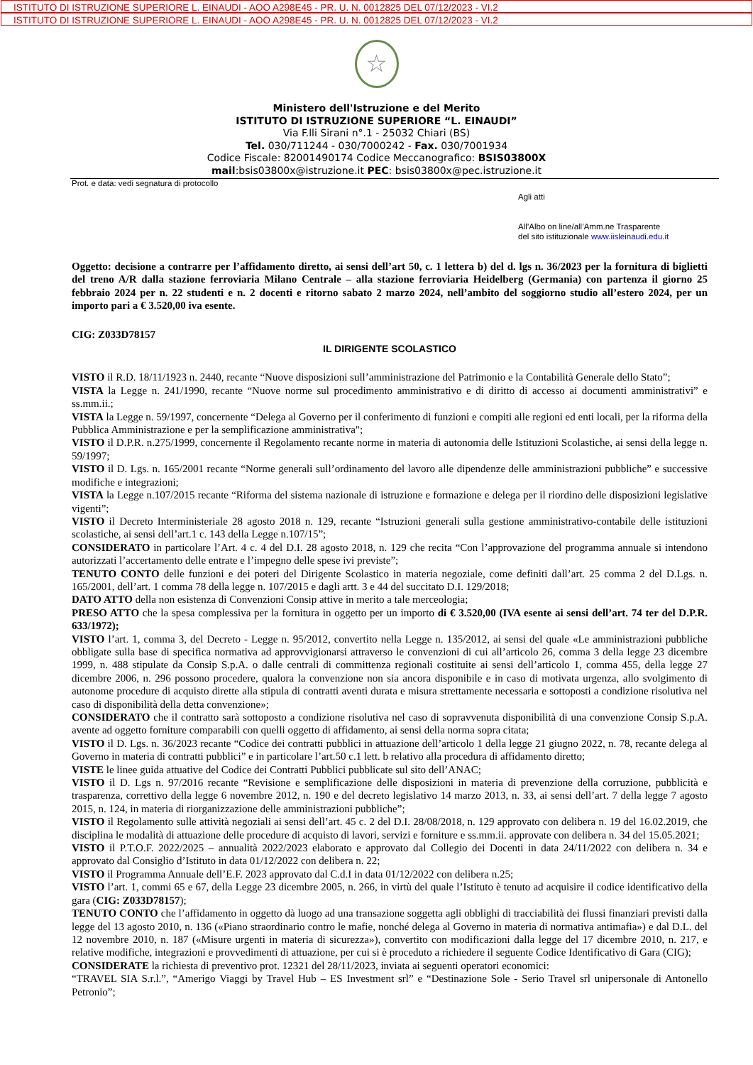ISTITUTO DI ISTRUZIONE SUPERIORE L. EINAUDI - AOO A298E45 - PR. U. N. 0012825 DEL 07/12/2023 - VI.2
ISTITUTO DI ISTRUZIONE SUPERIORE L. EINAUDI - AOO A298E45 - PR. U. N. 0012825 DEL 07/12/2023 - VI.2
☆
Ministero dell'Istruzione e del Merito
ISTITUTO DI ISTRUZIONE SUPERIORE “L. EINAUDI”
Via F.lli Sirani n°.1 - 25032 Chiari (BS)
Tel. 030/711244 - 030/7000242 - Fax. 030/7001934
Codice Fiscale: 82001490174 Codice Meccanografico: BSIS03800X
mail:bsis03800x@istruzione.it PEC: bsis03800x@pec.istruzione.it
Prot. e data: vedi segnatura di protocollo
Agli atti
All’Albo on line/all’Amm.ne Trasparente
del sito istituzionale www.iisleinaudi.edu.it
Oggetto: decisione a contrarre per l’affidamento diretto, ai sensi dell’art 50, c. 1 lettera b) del d. lgs n. 36/2023 per la fornitura di biglietti del treno A/R dalla stazione ferroviaria Milano Centrale – alla stazione ferroviaria Heidelberg (Germania) con partenza il giorno 25 febbraio 2024 per n. 22 studenti e n. 2 docenti e ritorno sabato 2 marzo 2024, nell’ambito del soggiorno studio all’estero 2024, per un importo pari a € 3.520,00 iva esente.
CIG: Z033D78157
IL DIRIGENTE SCOLASTICO
VISTO il R.D. 18/11/1923 n. 2440, recante “Nuove disposizioni sull’amministrazione del Patrimonio e la Contabilità Generale dello Stato”;
VISTA la Legge n. 241/1990, recante “Nuove norme sul procedimento amministrativo e di diritto di accesso ai documenti amministrativi” e ss.mm.ii.;
VISTA la Legge n. 59/1997, concernente “Delega al Governo per il conferimento di funzioni e compiti alle regioni ed enti locali, per la riforma della Pubblica Amministrazione e per la semplificazione amministrativa";
VISTO il D.P.R. n.275/1999, concernente il Regolamento recante norme in materia di autonomia delle Istituzioni Scolastiche, ai sensi della legge n. 59/1997;
VISTO il D. Lgs. n. 165/2001 recante “Norme generali sull’ordinamento del lavoro alle dipendenze delle amministrazioni pubbliche” e successive modifiche e integrazioni;
VISTA la Legge n.107/2015 recante “Riforma del sistema nazionale di istruzione e formazione e delega per il riordino delle disposizioni legislative vigenti”;
VISTO il Decreto Interministeriale 28 agosto 2018 n. 129, recante “Istruzioni generali sulla gestione amministrativo-contabile delle istituzioni scolastiche, ai sensi dell’art.1 c. 143 della Legge n.107/15”;
CONSIDERATO in particolare l’Art. 4 c. 4 del D.I. 28 agosto 2018, n. 129 che recita “Con l’approvazione del programma annuale si intendono autorizzati l’accertamento delle entrate e l’impegno delle spese ivi previste”;
TENUTO CONTO delle funzioni e dei poteri del Dirigente Scolastico in materia negoziale, come definiti dall’art. 25 comma 2 del D.Lgs. n. 165/2001, dell’art. 1 comma 78 della legge n. 107/2015 e dagli artt. 3 e 44 del succitato D.I. 129/2018;
DATO ATTO della non esistenza di Convenzioni Consip attive in merito a tale merceologia;
PRESO ATTO che la spesa complessiva per la fornitura in oggetto per un importo di € 3.520,00 (IVA esente ai sensi dell’art. 74 ter del D.P.R. 633/1972);
VISTO l’art. 1, comma 3, del Decreto - Legge n. 95/2012, convertito nella Legge n. 135/2012, ai sensi del quale «Le amministrazioni pubbliche obbligate sulla base di specifica normativa ad approvvigionarsi attraverso le convenzioni di cui all’articolo 26, comma 3 della legge 23 dicembre 1999, n. 488 stipulate da Consip S.p.A. o dalle centrali di committenza regionali costituite ai sensi dell’articolo 1, comma 455, della legge 27 dicembre 2006, n. 296 possono procedere, qualora la convenzione non sia ancora disponibile e in caso di motivata urgenza, allo svolgimento di autonome procedure di acquisto dirette alla stipula di contratti aventi durata e misura strettamente necessaria e sottoposti a condizione risolutiva nel caso di disponibilità della detta convenzione»;
CONSIDERATO che il contratto sarà sottoposto a condizione risolutiva nel caso di sopravvenuta disponibilità di una convenzione Consip S.p.A. avente ad oggetto forniture comparabili con quelli oggetto di affidamento, ai sensi della norma sopra citata;
VISTO il D. Lgs. n. 36/2023 recante “Codice dei contratti pubblici in attuazione dell’articolo 1 della legge 21 giugno 2022, n. 78, recante delega al Governo in materia di contratti pubblici” e in particolare l’art.50 c.1 lett. b relativo alla procedura di affidamento diretto;
VISTE le linee guida attuative del Codice dei Contratti Pubblici pubblicate sul sito dell’ANAC;
VISTO il D. Lgs n. 97/2016 recante “Revisione e semplificazione delle disposizioni in materia di prevenzione della corruzione, pubblicità e trasparenza, correttivo della legge 6 novembre 2012, n. 190 e del decreto legislativo 14 marzo 2013, n. 33, ai sensi dell’art. 7 della legge 7 agosto 2015, n. 124, in materia di riorganizzazione delle amministrazioni pubbliche”;
VISTO il Regolamento sulle attività negoziali ai sensi dell’art. 45 c. 2 del D.I. 28/08/2018, n. 129 approvato con delibera n. 19 del 16.02.2019, che disciplina le modalità di attuazione delle procedure di acquisto di lavori, servizi e forniture e ss.mm.ii. approvate con delibera n. 34 del 15.05.2021;
VISTO il P.T.O.F. 2022/2025 – annualità 2022/2023 elaborato e approvato dal Collegio dei Docenti in data 24/11/2022 con delibera n. 34 e approvato dal Consiglio d’Istituto in data 01/12/2022 con delibera n. 22;
VISTO il Programma Annuale dell’E.F. 2023 approvato dal C.d.I in data 01/12/2022 con delibera n.25;
VISTO l’art. 1, commi 65 e 67, della Legge 23 dicembre 2005, n. 266, in virtù del quale l’Istituto è tenuto ad acquisire il codice identificativo della gara (CIG: Z033D78157);
TENUTO CONTO che l’affidamento in oggetto dà luogo ad una transazione soggetta agli obblighi di tracciabilità dei flussi finanziari previsti dalla legge del 13 agosto 2010, n. 136 («Piano straordinario contro le mafie, nonché delega al Governo in materia di normativa antimafia») e dal D.L. del 12 novembre 2010, n. 187 («Misure urgenti in materia di sicurezza»), convertito con modificazioni dalla legge del 17 dicembre 2010, n. 217, e relative modifiche, integrazioni e provvedimenti di attuazione, per cui si è proceduto a richiedere il seguente Codice Identificativo di Gara (CIG);
CONSIDERATE la richiesta di preventivo prot. 12321 del 28/11/2023, inviata ai seguenti operatori economici:
“TRAVEL SIA S.r.l.”, “Amerigo Viaggi by Travel Hub – ES Investment srl” e “Destinazione Sole - Serio Travel srl unipersonale di Antonello Petronio”;